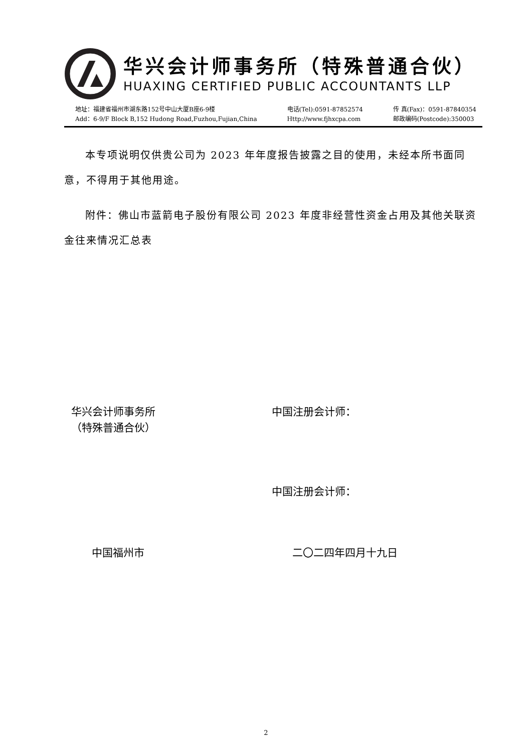华兴会计师事务所（特殊普通合伙）
HUAXING CERTIFIED PUBLIC ACCOUNTANTS LLP
地址：福建省福州市湖东路152号中山大厦B座6-9楼
Add：6-9/F Block B,152 Hudong Road,Fuzhou,Fujian,China
电话(Tel):0591-87852574
Http://www.fjhxcpa.com
传 真(Fax)：0591-87840354
邮政编码(Postcode):350003
本专项说明仅供贵公司为 2023 年年度报告披露之目的使用，未经本所书面同意，不得用于其他用途。
附件：佛山市蓝箭电子股份有限公司 2023 年度非经营性资金占用及其他关联资金往来情况汇总表
华兴会计师事务所
（特殊普通合伙）
中国注册会计师：
中国注册会计师：
中国福州市 二〇二四年四月十九日
2